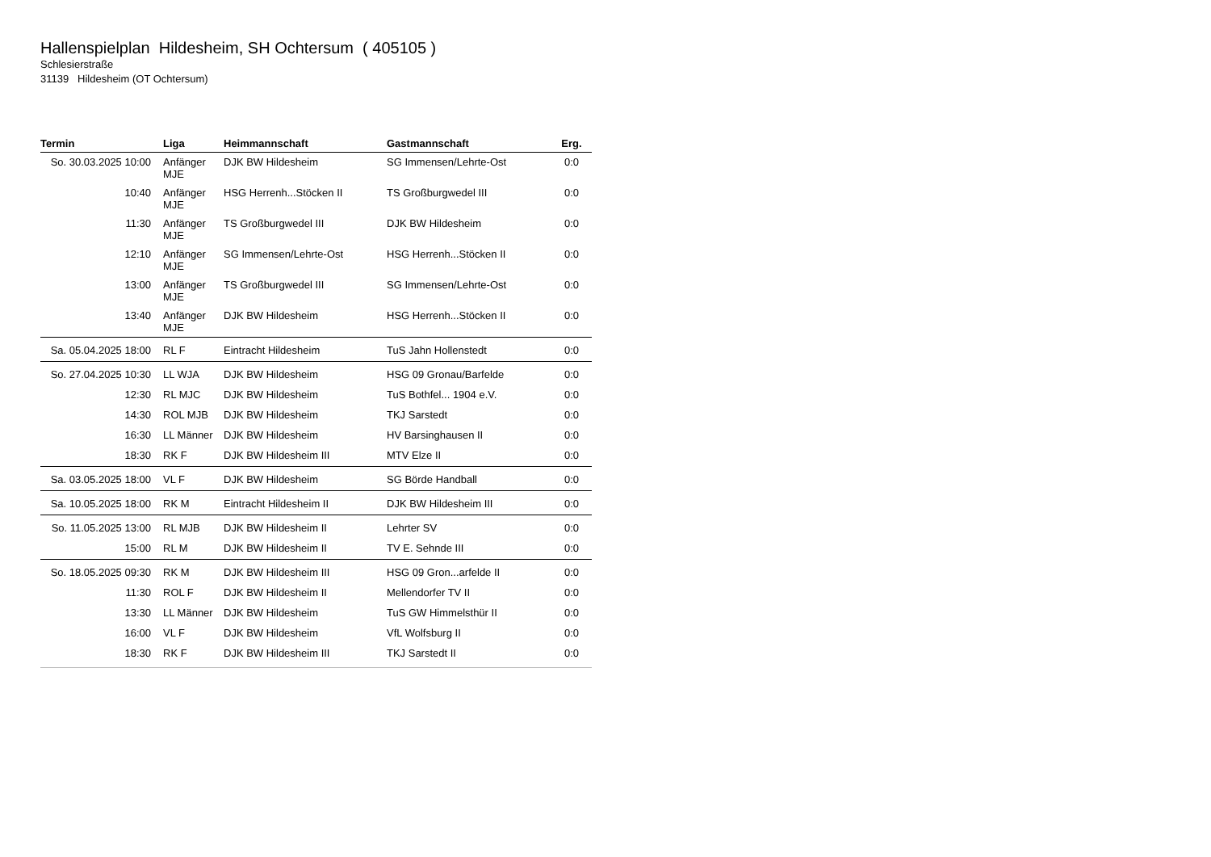Hallenspielplan Hildesheim, SH Ochtersum ( 405105 )
Schlesierstraße
31139 Hildesheim (OT Ochtersum)
| Termin | Liga | Heimmannschaft | Gastmannschaft | Erg. |
| --- | --- | --- | --- | --- |
| So. 30.03.2025 10:00 | Anfänger MJE | DJK BW Hildesheim | SG Immensen/Lehrte-Ost | 0:0 |
| 10:40 | Anfänger MJE | HSG Herrenh...Stöcken II | TS Großburgwedel III | 0:0 |
| 11:30 | Anfänger MJE | TS Großburgwedel III | DJK BW Hildesheim | 0:0 |
| 12:10 | Anfänger MJE | SG Immensen/Lehrte-Ost | HSG Herrenh...Stöcken II | 0:0 |
| 13:00 | Anfänger MJE | TS Großburgwedel III | SG Immensen/Lehrte-Ost | 0:0 |
| 13:40 | Anfänger MJE | DJK BW Hildesheim | HSG Herrenh...Stöcken II | 0:0 |
| Sa. 05.04.2025 18:00 | RL F | Eintracht Hildesheim | TuS Jahn Hollenstedt | 0:0 |
| So. 27.04.2025 10:30 | LL WJA | DJK BW Hildesheim | HSG 09 Gronau/Barfelde | 0:0 |
| 12:30 | RL MJC | DJK BW Hildesheim | TuS Bothfel... 1904 e.V. | 0:0 |
| 14:30 | ROL MJB | DJK BW Hildesheim | TKJ Sarstedt | 0:0 |
| 16:30 | LL Männer | DJK BW Hildesheim | HV Barsinghausen II | 0:0 |
| 18:30 | RK F | DJK BW Hildesheim III | MTV Elze II | 0:0 |
| Sa. 03.05.2025 18:00 | VL F | DJK BW Hildesheim | SG Börde Handball | 0:0 |
| Sa. 10.05.2025 18:00 | RK M | Eintracht Hildesheim II | DJK BW Hildesheim III | 0:0 |
| So. 11.05.2025 13:00 | RL MJB | DJK BW Hildesheim II | Lehrter SV | 0:0 |
| 15:00 | RL M | DJK BW Hildesheim II | TV E. Sehnde III | 0:0 |
| So. 18.05.2025 09:30 | RK M | DJK BW Hildesheim III | HSG 09 Gron...arfelde II | 0:0 |
| 11:30 | ROL F | DJK BW Hildesheim II | Mellendorfer TV II | 0:0 |
| 13:30 | LL Männer | DJK BW Hildesheim | TuS GW Himmelsthür II | 0:0 |
| 16:00 | VL F | DJK BW Hildesheim | VfL Wolfsburg II | 0:0 |
| 18:30 | RK F | DJK BW Hildesheim III | TKJ Sarstedt II | 0:0 |